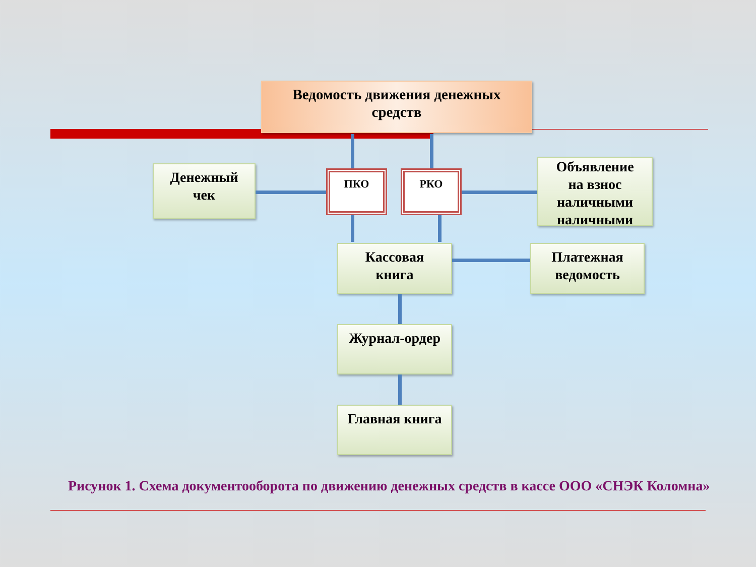Ведомость движения денежных
средств
Денежный
чек
ПКО РКО
Объявление
на взнос
наличными
наличными
Кассовая
книга
Платежная
ведомость
Журнал-ордер
Главная книга
Рисунок 1. Схема документооборота по движению денежных средств в кассе ООО «СНЭК Коломна»